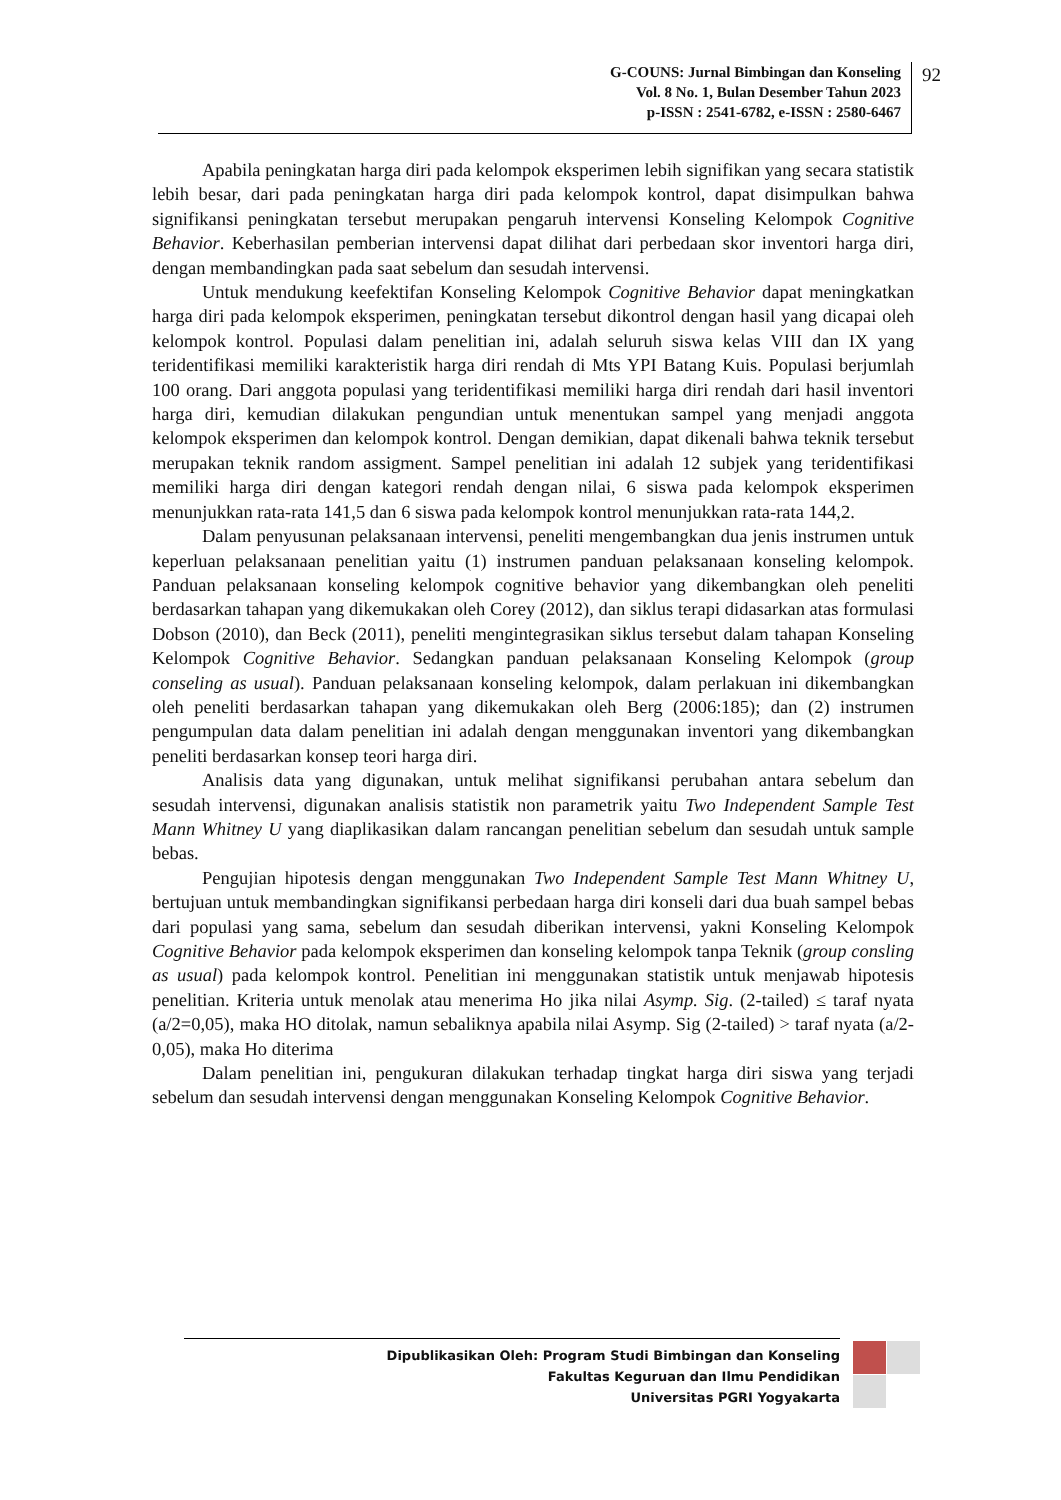G-COUNS: Jurnal Bimbingan dan Konseling
Vol. 8 No. 1, Bulan Desember Tahun 2023
p-ISSN : 2541-6782, e-ISSN : 2580-6467
92
Apabila peningkatan harga diri pada kelompok eksperimen lebih signifikan yang secara statistik lebih besar, dari pada peningkatan harga diri pada kelompok kontrol, dapat disimpulkan bahwa signifikansi peningkatan tersebut merupakan pengaruh intervensi Konseling Kelompok Cognitive Behavior. Keberhasilan pemberian intervensi dapat dilihat dari perbedaan skor inventori harga diri, dengan membandingkan pada saat sebelum dan sesudah intervensi.
Untuk mendukung keefektifan Konseling Kelompok Cognitive Behavior dapat meningkatkan harga diri pada kelompok eksperimen, peningkatan tersebut dikontrol dengan hasil yang dicapai oleh kelompok kontrol. Populasi dalam penelitian ini, adalah seluruh siswa kelas VIII dan IX yang teridentifikasi memiliki karakteristik harga diri rendah di Mts YPI Batang Kuis. Populasi berjumlah 100 orang. Dari anggota populasi yang teridentifikasi memiliki harga diri rendah dari hasil inventori harga diri, kemudian dilakukan pengundian untuk menentukan sampel yang menjadi anggota kelompok eksperimen dan kelompok kontrol. Dengan demikian, dapat dikenali bahwa teknik tersebut merupakan teknik random assigment. Sampel penelitian ini adalah 12 subjek yang teridentifikasi memiliki harga diri dengan kategori rendah dengan nilai, 6 siswa pada kelompok eksperimen menunjukkan rata-rata 141,5 dan 6 siswa pada kelompok kontrol menunjukkan rata-rata 144,2.
Dalam penyusunan pelaksanaan intervensi, peneliti mengembangkan dua jenis instrumen untuk keperluan pelaksanaan penelitian yaitu (1) instrumen panduan pelaksanaan konseling kelompok. Panduan pelaksanaan konseling kelompok cognitive behavior yang dikembangkan oleh peneliti berdasarkan tahapan yang dikemukakan oleh Corey (2012), dan siklus terapi didasarkan atas formulasi Dobson (2010), dan Beck (2011), peneliti mengintegrasikan siklus tersebut dalam tahapan Konseling Kelompok Cognitive Behavior. Sedangkan panduan pelaksanaan Konseling Kelompok (group conseling as usual). Panduan pelaksanaan konseling kelompok, dalam perlakuan ini dikembangkan oleh peneliti berdasarkan tahapan yang dikemukakan oleh Berg (2006:185); dan (2) instrumen pengumpulan data dalam penelitian ini adalah dengan menggunakan inventori yang dikembangkan peneliti berdasarkan konsep teori harga diri.
Analisis data yang digunakan, untuk melihat signifikansi perubahan antara sebelum dan sesudah intervensi, digunakan analisis statistik non parametrik yaitu Two Independent Sample Test Mann Whitney U yang diaplikasikan dalam rancangan penelitian sebelum dan sesudah untuk sample bebas.
Pengujian hipotesis dengan menggunakan Two Independent Sample Test Mann Whitney U, bertujuan untuk membandingkan signifikansi perbedaan harga diri konseli dari dua buah sampel bebas dari populasi yang sama, sebelum dan sesudah diberikan intervensi, yakni Konseling Kelompok Cognitive Behavior pada kelompok eksperimen dan konseling kelompok tanpa Teknik (group consling as usual) pada kelompok kontrol. Penelitian ini menggunakan statistik untuk menjawab hipotesis penelitian. Kriteria untuk menolak atau menerima Ho jika nilai Asymp. Sig. (2-tailed) ≤ taraf nyata (a/2=0,05), maka HO ditolak, namun sebaliknya apabila nilai Asymp. Sig (2-tailed) > taraf nyata (a/2-0,05), maka Ho diterima
Dalam penelitian ini, pengukuran dilakukan terhadap tingkat harga diri siswa yang terjadi sebelum dan sesudah intervensi dengan menggunakan Konseling Kelompok Cognitive Behavior.
Dipublikasikan Oleh: Program Studi Bimbingan dan Konseling
Fakultas Keguruan dan Ilmu Pendidikan
Universitas PGRI Yogyakarta